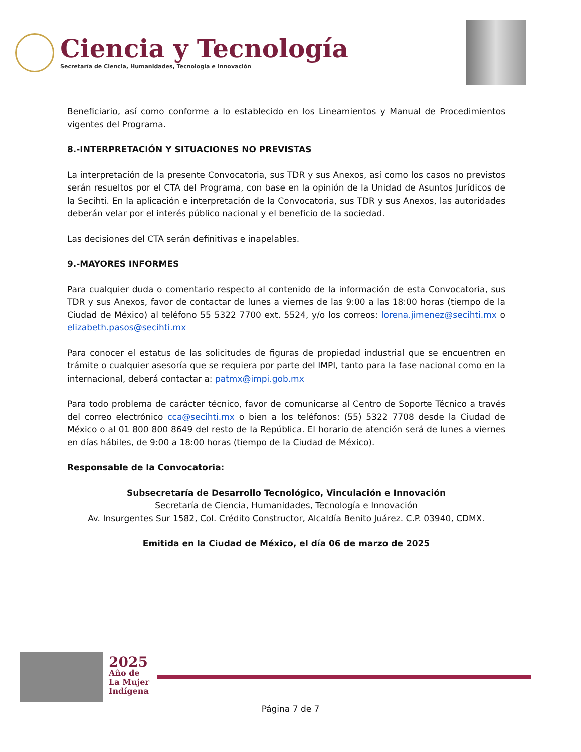Ciencia y Tecnología
Secretaría de Ciencia, Humanidades, Tecnología e Innovación
Beneficiario, así como conforme a lo establecido en los Lineamientos y Manual de Procedimientos vigentes del Programa.
8.-INTERPRETACIÓN Y SITUACIONES NO PREVISTAS
La interpretación de la presente Convocatoria, sus TDR y sus Anexos, así como los casos no previstos serán resueltos por el CTA del Programa, con base en la opinión de la Unidad de Asuntos Jurídicos de la Secihti. En la aplicación e interpretación de la Convocatoria, sus TDR y sus Anexos, las autoridades deberán velar por el interés público nacional y el beneficio de la sociedad.
Las decisiones del CTA serán definitivas e inapelables.
9.-MAYORES INFORMES
Para cualquier duda o comentario respecto al contenido de la información de esta Convocatoria, sus TDR y sus Anexos, favor de contactar de lunes a viernes de las 9:00 a las 18:00 horas (tiempo de la Ciudad de México) al teléfono 55 5322 7700 ext. 5524, y/o los correos: lorena.jimenez@secihti.mx o elizabeth.pasos@secihti.mx
Para conocer el estatus de las solicitudes de figuras de propiedad industrial que se encuentren en trámite o cualquier asesoría que se requiera por parte del IMPI, tanto para la fase nacional como en la internacional, deberá contactar a: patmx@impi.gob.mx
Para todo problema de carácter técnico, favor de comunicarse al Centro de Soporte Técnico a través del correo electrónico cca@secihti.mx o bien a los teléfonos: (55) 5322 7708 desde la Ciudad de México o al 01 800 800 8649 del resto de la República. El horario de atención será de lunes a viernes en días hábiles, de 9:00 a 18:00 horas (tiempo de la Ciudad de México).
Responsable de la Convocatoria:
Subsecretaría de Desarrollo Tecnológico, Vinculación e Innovación
Secretaría de Ciencia, Humanidades, Tecnología e Innovación
Av. Insurgentes Sur 1582, Col. Crédito Constructor, Alcaldía Benito Juárez. C.P. 03940, CDMX.
Emitida en la Ciudad de México, el día 06 de marzo de 2025
2025
Año de
La Mujer
Indígena
Página 7 de 7